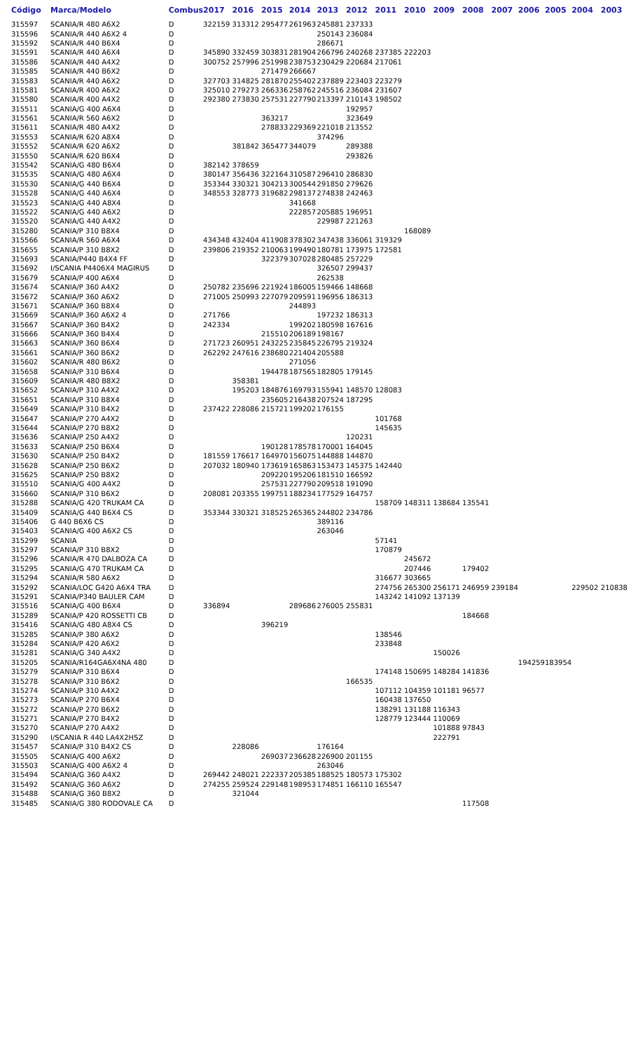| Código | Marca/Modelo | Combus | 2017 | 2016 | 2015 | 2014 | 2013 | 2012 | 2011 | 2010 | 2009 | 2008 | 2007 | 2006 | 2005 | 2004 | 2003 |
| --- | --- | --- | --- | --- | --- | --- | --- | --- | --- | --- | --- | --- | --- | --- | --- | --- | --- |
| 315597 | SCANIA/R 480 A6X2 | D | 322159 | 313312 | 295477 | 261963 | 245881 | 237333 | | | | | | | | | |
| 315596 | SCANIA/R 440 A6X2 4 | D | | | | | 250143 | 236084 | | | | | | | | | |
| 315592 | SCANIA/R 440 B6X4 | D | | | | | 286671 | | | | | | | | | | |
| 315591 | SCANIA/R 440 A6X4 | D | 345890 | 332459 | 303831 | 281904 | 266796 | 240268 | 237385 | 222203 | | | | | | | |
| 315586 | SCANIA/R 440 A4X2 | D | 300752 | 257996 | 251998 | 238753 | 230429 | 220684 | 217061 | | | | | | | | |
| 315585 | SCANIA/R 440 B6X2 | D | | | 271479 | 266667 | | | | | | | | | | | |
| 315583 | SCANIA/R 440 A6X2 | D | 327703 | 314825 | 281870 | 255402 | 237889 | 223403 | 223279 | | | | | | | | |
| 315581 | SCANIA/R 400 A6X2 | D | 325010 | 279273 | 266336 | 258762 | 245516 | 236084 | 231607 | | | | | | | | |
| 315580 | SCANIA/R 400 A4X2 | D | 292380 | 273830 | 257531 | 227790 | 213397 | 210143 | 198502 | | | | | | | | |
| 315511 | SCANIA/G 400 A6X4 | D | | | | | | 192957 | | | | | | | | | |
| 315561 | SCANIA/R 560 A6X2 | D | | | 363217 | | | 323649 | | | | | | | | | |
| 315611 | SCANIA/R 480 A4X2 | D | | | 278833 | 229369 | 221018 | 213552 | | | | | | | | | |
| 315553 | SCANIA/R 620 A8X4 | D | | | | | 374296 | | | | | | | | | | |
| 315552 | SCANIA/R 620 A6X2 | D | | 381842 | 365477 | 344079 | | 289388 | | | | | | | | | |
| 315550 | SCANIA/R 620 B6X4 | D | | | | | | 293826 | | | | | | | | | |
| 315542 | SCANIA/G 480 B6X4 | D | 382142 | 378659 | | | | | | | | | | | | | |
| 315535 | SCANIA/G 480 A6X4 | D | 380147 | 356436 | 322164 | 310587 | 296410 | 286830 | | | | | | | | | |
| 315530 | SCANIA/G 440 B6X4 | D | 353344 | 330321 | 304213 | 300544 | 291850 | 279626 | | | | | | | | | |
| 315528 | SCANIA/G 440 A6X4 | D | 348553 | 328773 | 319682 | 298137 | 274838 | 242463 | | | | | | | | | |
| 315523 | SCANIA/G 440 A8X4 | D | | | | 341668 | | | | | | | | | | | |
| 315522 | SCANIA/G 440 A6X2 | D | | | | 222857 | 205885 | 196951 | | | | | | | | | |
| 315520 | SCANIA/G 440 A4X2 | D | | | | | 229987 | 221263 | | | | | | | | | |
| 315280 | SCANIA/P 310 B8X4 | D | | | | | | | | 168089 | | | | | | | |
| 315566 | SCANIA/R 560 A6X4 | D | 434348 | 432404 | 411908 | 378302 | 347438 | 336061 | 319329 | | | | | | | | |
| 315655 | SCANIA/P 310 B8X2 | D | 239806 | 219352 | 210063 | 199490 | 180781 | 173975 | 172581 | | | | | | | | |
| 315693 | SCANIA/P440 B4X4 FF | D | | | 322379 | 307028 | 280485 | 257229 | | | | | | | | | |
| 315692 | I/SCANIA P4406X4 MAGIRUS | D | | | | | 326507 | 299437 | | | | | | | | | |
| 315679 | SCANIA/P 400 A6X4 | D | | | | | 262538 | | | | | | | | | | |
| 315674 | SCANIA/P 360 A4X2 | D | 250782 | 235696 | 221924 | 186005 | 159466 | 148668 | | | | | | | | | |
| 315672 | SCANIA/P 360 A6X2 | D | 271005 | 250993 | 227079 | 209591 | 196956 | 186313 | | | | | | | | | |
| 315671 | SCANIA/P 360 B8X4 | D | | | | 244893 | | | | | | | | | | | |
| 315669 | SCANIA/P 360 A6X2 4 | D | 271766 | | | | 197232 | 186313 | | | | | | | | | |
| 315667 | SCANIA/P 360 B4X2 | D | 242334 | | | 199202 | 180598 | 167616 | | | | | | | | | |
| 315666 | SCANIA/P 360 B4X4 | D | | | 215510 | 206189 | 198167 | | | | | | | | | | |
| 315663 | SCANIA/P 360 B6X4 | D | 271723 | 260951 | 243225 | 235845 | 226795 | 219324 | | | | | | | | | |
| 315661 | SCANIA/P 360 B6X2 | D | 262292 | 247616 | 238680 | 221404 | 205588 | | | | | | | | | | |
| 315602 | SCANIA/R 480 B6X2 | D | | | | 271056 | | | | | | | | | | | |
| 315658 | SCANIA/P 310 B6X4 | D | | | 194478 | 187565 | 182805 | 179145 | | | | | | | | | |
| 315609 | SCANIA/R 480 B8X2 | D | | 358381 | | | | | | | | | | | | | |
| 315652 | SCANIA/P 310 A4X2 | D | | 195203 | 184876 | 169793 | 155941 | 148570 | 128083 | | | | | | | | |
| 315651 | SCANIA/P 310 B8X4 | D | | | 235605 | 216438 | 207524 | 187295 | | | | | | | | | |
| 315649 | SCANIA/P 310 B4X2 | D | 237422 | 228086 | 215721 | 199202 | 176155 | | | | | | | | | | |
| 315647 | SCANIA/P 270 A4X2 | D | | | | | | | 101768 | | | | | | | | |
| 315644 | SCANIA/P 270 B8X2 | D | | | | | | | 145635 | | | | | | | | |
| 315636 | SCANIA/P 250 A4X2 | D | | | | | | 120231 | | | | | | | | | |
| 315633 | SCANIA/P 250 B6X4 | D | | | 190128 | 178578 | 170001 | 164045 | | | | | | | | | |
| 315630 | SCANIA/P 250 B4X2 | D | 181559 | 176617 | 164970 | 156075 | 144888 | 144870 | | | | | | | | | |
| 315628 | SCANIA/P 250 B6X2 | D | 207032 | 180940 | 173619 | 165863 | 153473 | 145375 | 142440 | | | | | | | | |
| 315625 | SCANIA/P 250 B8X2 | D | | | 209220 | 195206 | 181510 | 166592 | | | | | | | | | |
| 315510 | SCANIA/G 400 A4X2 | D | | | 257531 | 227790 | 209518 | 191090 | | | | | | | | | |
| 315660 | SCANIA/P 310 B6X2 | D | 208081 | 203355 | 199751 | 188234 | 177529 | 164757 | | | | | | | | | |
| 315288 | SCANIA/G 420 TRUKAM CA | D | | | | | | | 158709 | 148311 | 138684 | 135541 | | | | | |
| 315409 | SCANIA/G 440 B6X4 CS | D | 353344 | 330321 | 318525 | 265365 | 244802 | 234786 | | | | | | | | | |
| 315406 | G 440 B6X6 CS | D | | | | | 389116 | | | | | | | | | | |
| 315403 | SCANIA/G 400 A6X2 CS | D | | | | | 263046 | | | | | | | | | | |
| 315299 | SCANIA | D | | | | | | | 57141 | | | | | | | | |
| 315297 | SCANIA/P 310 B8X2 | D | | | | | | | 170879 | | | | | | | | |
| 315296 | SCANIA/R 470 DALBOZA CA | D | | | | | | | | 245672 | | | | | | | |
| 315295 | SCANIA/G 470 TRUKAM CA | D | | | | | | | | 207446 | | 179402 | | | | | |
| 315294 | SCANIA/R 580 A6X2 | D | | | | | | | 316677 | 303665 | | | | | | | |
| 315292 | SCANIA/LOC G420 A6X4 TRA | D | | | | | | | 274756 | 265300 | 256171 | 246959 | 239184 | | | 229502 | 210838 |
| 315291 | SCANIA/P340 BAULER CAM | D | | | | | | | 143242 | 141092 | 137139 | | | | | | |
| 315516 | SCANIA/G 400 B6X4 | D | 336894 | | | 289686 | 276005 | 255831 | | | | | | | | | |
| 315289 | SCANIA/P 420 ROSSETTI CB | D | | | | | | | | | | 184668 | | | | | |
| 315416 | SCANIA/G 480 A8X4 CS | D | | | 396219 | | | | | | | | | | | | |
| 315285 | SCANIA/P 380 A6X2 | D | | | | | | | 138546 | | | | | | | | |
| 315284 | SCANIA/P 420 A6X2 | D | | | | | | | 233848 | | | | | | | | |
| 315281 | SCANIA/G 340 A4X2 | D | | | | | | | | | 150026 | | | | | | |
| 315205 | SCANIA/R164GA6X4NA 480 | D | | | | | | | | | | | | 194259 | 183954 | | |
| 315279 | SCANIA/P 310 B6X4 | D | | | | | | | 174148 | 150695 | 148284 | 141836 | | | | | |
| 315278 | SCANIA/P 310 B6X2 | D | | | | | | 166535 | | | | | | | | | |
| 315274 | SCANIA/P 310 A4X2 | D | | | | | | | 107112 | 104359 | 101181 | 96577 | | | | | |
| 315273 | SCANIA/P 270 B6X4 | D | | | | | | | 160438 | 137650 | | | | | | | |
| 315272 | SCANIA/P 270 B6X2 | D | | | | | | | 138291 | 131188 | 116343 | | | | | | |
| 315271 | SCANIA/P 270 B4X2 | D | | | | | | | 128779 | 123444 | 110069 | | | | | | |
| 315270 | SCANIA/P 270 A4X2 | D | | | | | | | | | 101888 | 97843 | | | | | |
| 315290 | I/SCANIA R 440 LA4X2HSZ | D | | | | | | | | | 222791 | | | | | | |
| 315457 | SCANIA/P 310 B4X2 CS | D | | 228086 | | | 176164 | | | | | | | | | | |
| 315505 | SCANIA/G 400 A6X2 | D | | | 269037 | 236628 | 226900 | 201155 | | | | | | | | | |
| 315503 | SCANIA/G 400 A6X2 4 | D | | | | | 263046 | | | | | | | | | | |
| 315494 | SCANIA/G 360 A4X2 | D | 269442 | 248021 | 222337 | 205385 | 188525 | 180573 | 175302 | | | | | | | | |
| 315492 | SCANIA/G 360 A6X2 | D | 274255 | 259524 | 229148 | 198953 | 174851 | 166110 | 165547 | | | | | | | | |
| 315488 | SCANIA/G 360 B8X2 | D | | 321044 | | | | | | | | | | | | | |
| 315485 | SCANIA/G 380 RODOVALE CA | D | | | | | | | | | | 117508 | | | | | |